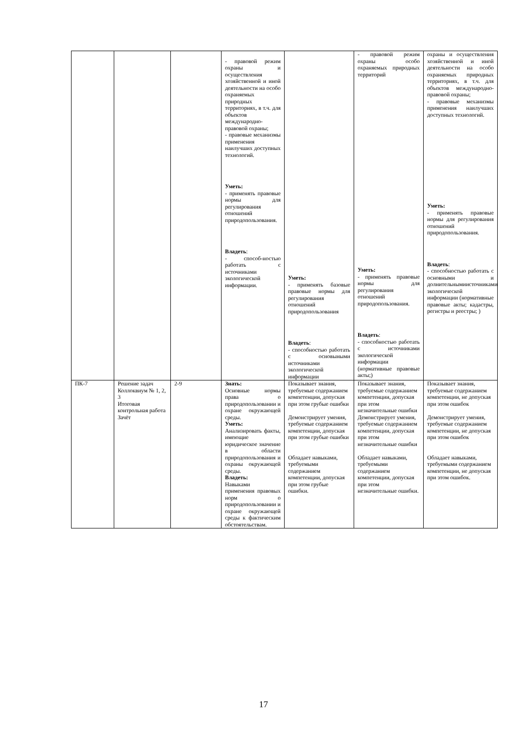| | | | - правовой режим охраны и осуществления хозяйственной и иной деятельности на особо охраняемых природных территориях, в т.ч. для объектов международно-правовой охраны; - правовые механизмы применения наилучших доступных технологий. Уметь: - применять правовые нормы для регулирования отношений природопользования. Владеть : - способ-ностью работать с источниками экологической информации. | Уметь: - применять базовые правовые нормы для регулирования отношений природопользования Владеть : - способностью работать с основыными источниками экологической информации | - правовой режим охраны особо охраняемых природных территорий Уметь: - применять правовые нормы для регулирования отношений природопользования. Владеть : - способностью работать с источниками экологической информации (нормативные правовые акты;) | охраны и осуществления хозяйственной и иной деятельности на особо охраняемых природных территориях, в т.ч. для объектов международно-правовой охраны; - правовые механизмы применения наилучших доступных технологий. Уметь: - применять правовые нормы для регулирования отношений природопользования. Владеть : - способностью работать с основными и долнительнымиисточниками экологической информации (нормативные правовые акты; кадастры, регистры и реестры; ) |
| ПК-7 | Решение задач Коллоквиум № 1, 2, 3 Итоговая контрольная работа Зачёт | 2-9 | Знать: Основные нормы права о природопользовании и охране окружающей среды. Уметь: Анализировать факты, имеющие юридическое значение в области природопользования и охраны окружающей среды. Владеть: Навыками применения правовых норм о природопользовании и охране окружающей среды к фактическим обстоятельствам. | Показывает знания, требуемые содержанием компетенции, допуская при этом грубые ошибки Демонстрирует умения, требуемые содержанием компетенции, допуская при этом грубые ошибки Обладает навыками, требуемыми содержанием компетенции, допуская при этом грубые ошибки. | Показывает знания, требуемые содержанием компетенции, допуская при этом незначительные ошибки Демонстрирует умения, требуемые содержанием компетенции, допуская при этом незначительные ошибки Обладает навыками, требуемыми содержанием компетенции, допуская при этом незначительные ошибки. | Показывает знания, требуемые содержанием компетенции, не допуская при этом ошибок Демонстрирует умения, требуемые содержанием компетенции, не допуская при этом ошибок Обладает навыками, требуемыми содержанием компетенции, не допуская при этом ошибок. |
17